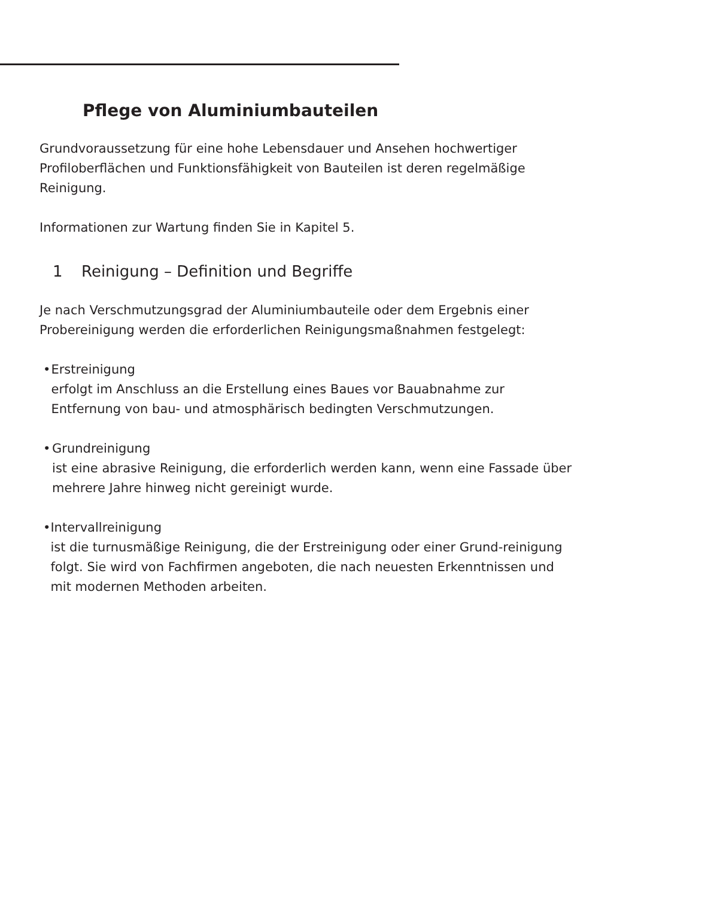Pflege von Aluminiumbauteilen
Grundvoraussetzung für eine hohe Lebensdauer und Ansehen hochwertiger Profiloberflächen und Funktionsfähigkeit von Bauteilen ist deren regelmäßige Reinigung.
Informationen zur Wartung finden Sie in Kapitel 5.
1 Reinigung – Definition und Begriffe
Je nach Verschmutzungsgrad der Aluminiumbauteile oder dem Ergebnis einer Probereinigung werden die erforderlichen Reinigungsmaßnahmen festgelegt:
• Erstreinigung
erfolgt im Anschluss an die Erstellung eines Baues vor Bauabnahme zur Entfernung von bau- und atmosphärisch bedingten Verschmutzungen.
• Grundreinigung
ist eine abrasive Reinigung, die erforderlich werden kann, wenn eine Fassade über mehrere Jahre hinweg nicht gereinigt wurde.
• Intervallreinigung
ist die turnusmäßige Reinigung, die der Erstreinigung oder einer Grund-reinigung folgt. Sie wird von Fachfirmen angeboten, die nach neuesten Erkenntnissen und mit modernen Methoden arbeiten.